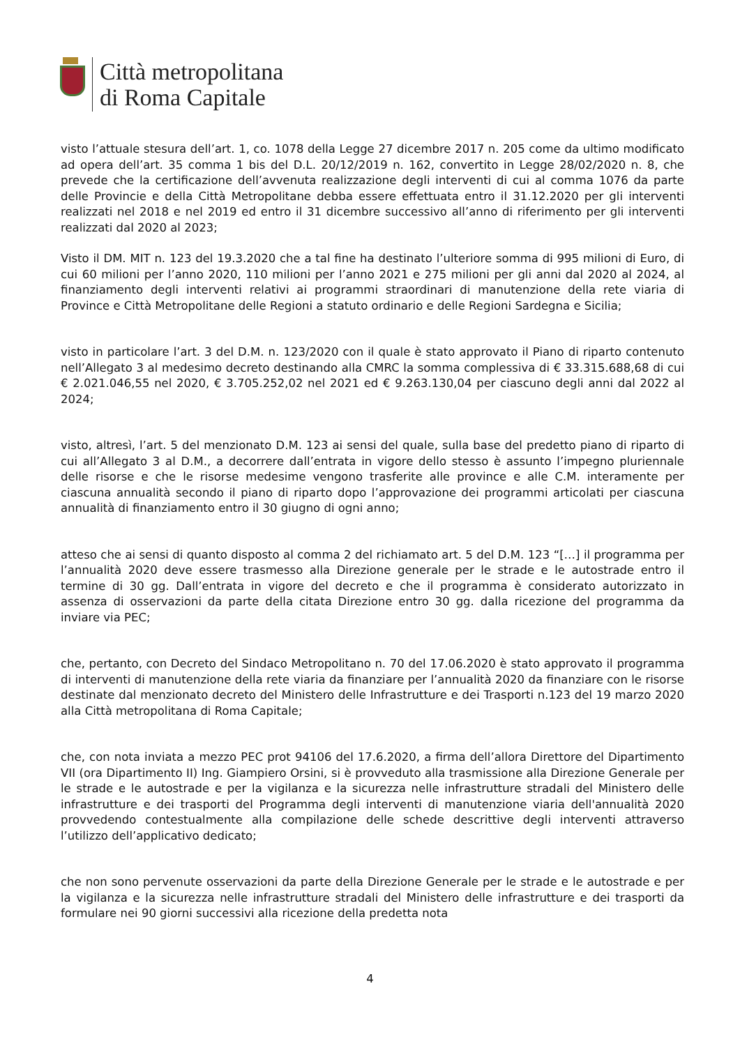Città metropolitana
di Roma Capitale
visto l’attuale stesura dell’art. 1, co. 1078 della Legge 27 dicembre 2017 n. 205 come da ultimo modificato ad opera dell’art. 35 comma 1 bis del D.L. 20/12/2019 n. 162, convertito in Legge 28/02/2020 n. 8, che prevede che la certificazione dell’avvenuta realizzazione degli interventi di cui al comma 1076 da parte delle Provincie e della Città Metropolitane debba essere effettuata entro il 31.12.2020 per gli interventi realizzati nel 2018 e nel 2019 ed entro il 31 dicembre successivo all’anno di riferimento per gli interventi realizzati dal 2020 al 2023;
Visto il DM. MIT n. 123 del 19.3.2020 che a tal fine ha destinato l’ulteriore somma di 995 milioni di Euro, di cui 60 milioni per l’anno 2020, 110 milioni per l’anno 2021 e 275 milioni per gli anni dal 2020 al 2024, al finanziamento degli interventi relativi ai programmi straordinari di manutenzione della rete viaria di Province e Città Metropolitane delle Regioni a statuto ordinario e delle Regioni Sardegna e Sicilia;
visto in particolare l’art. 3 del D.M. n. 123/2020 con il quale è stato approvato il Piano di riparto contenuto nell’Allegato 3 al medesimo decreto destinando alla CMRC la somma complessiva di € 33.315.688,68 di cui € 2.021.046,55 nel 2020, € 3.705.252,02 nel 2021 ed € 9.263.130,04 per ciascuno degli anni dal 2022 al 2024;
visto, altresì, l’art. 5 del menzionato D.M. 123 ai sensi del quale, sulla base del predetto piano di riparto di cui all’Allegato 3 al D.M., a decorrere dall’entrata in vigore dello stesso è assunto l’impegno pluriennale delle risorse e che le risorse medesime vengono trasferite alle province e alle C.M. interamente per ciascuna annualità secondo il piano di riparto dopo l’approvazione dei programmi articolati per ciascuna annualità di finanziamento entro il 30 giugno di ogni anno;
atteso che ai sensi di quanto disposto al comma 2 del richiamato art. 5 del D.M. 123 “[…] il programma per l’annualità 2020 deve essere trasmesso alla Direzione generale per le strade e le autostrade entro il termine di 30 gg. Dall’entrata in vigore del decreto e che il programma è considerato autorizzato in assenza di osservazioni da parte della citata Direzione entro 30 gg. dalla ricezione del programma da inviare via PEC;
che, pertanto, con Decreto del Sindaco Metropolitano n. 70 del 17.06.2020 è stato approvato il programma di interventi di manutenzione della rete viaria da finanziare per l’annualità 2020 da finanziare con le risorse destinate dal menzionato decreto del Ministero delle Infrastrutture e dei Trasporti n.123 del 19 marzo 2020 alla Città metropolitana di Roma Capitale;
che, con nota inviata a mezzo PEC prot 94106 del 17.6.2020, a firma dell’allora Direttore del Dipartimento VII (ora Dipartimento II) Ing. Giampiero Orsini, si è provveduto alla trasmissione alla Direzione Generale per le strade e le autostrade e per la vigilanza e la sicurezza nelle infrastrutture stradali del Ministero delle infrastrutture e dei trasporti del Programma degli interventi di manutenzione viaria dell'annualità 2020 provvedendo contestualmente alla compilazione delle schede descrittive degli interventi attraverso l’utilizzo dell’applicativo dedicato;
che non sono pervenute osservazioni da parte della Direzione Generale per le strade e le autostrade e per la vigilanza e la sicurezza nelle infrastrutture stradali del Ministero delle infrastrutture e dei trasporti da formulare nei 90 giorni successivi alla ricezione della predetta nota
4